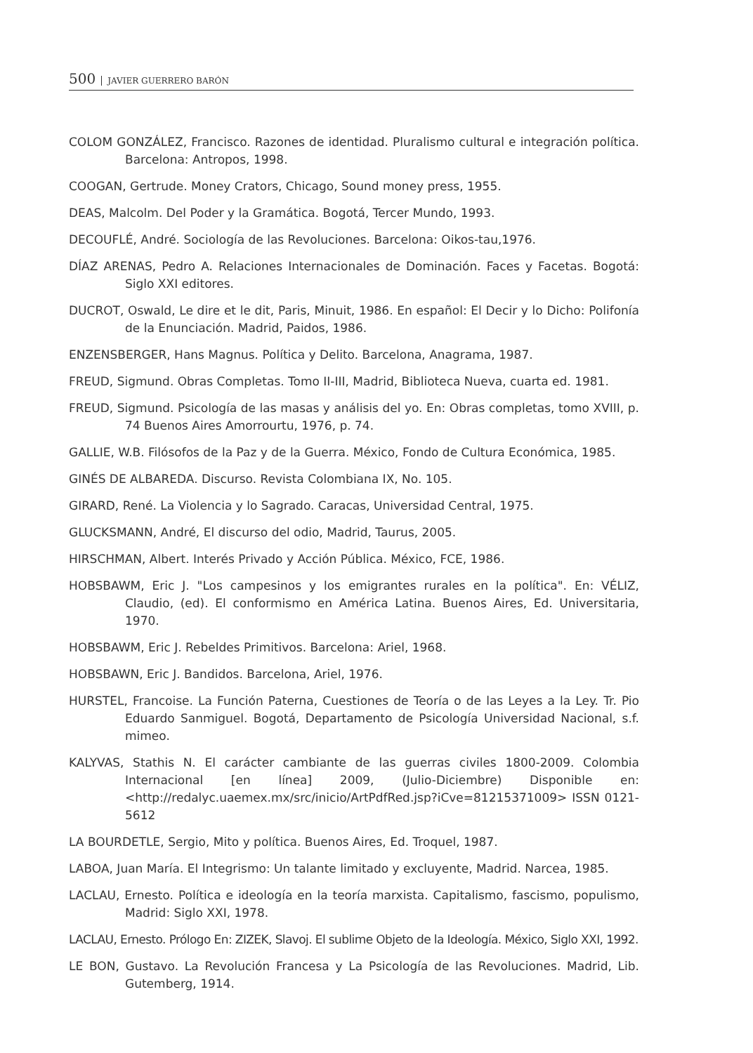500 JAVIER GUERRERO BARÓN
COLOM GONZÁLEZ, Francisco. Razones de identidad. Pluralismo cultural e integración política. Barcelona: Antropos, 1998.
COOGAN, Gertrude. Money Crators, Chicago, Sound money press, 1955.
DEAS, Malcolm. Del Poder y la Gramática. Bogotá, Tercer Mundo, 1993.
DECOUFLÉ, André. Sociología de las Revoluciones. Barcelona: Oikos-tau,1976.
DÍAZ ARENAS, Pedro A. Relaciones Internacionales de Dominación. Faces y Facetas. Bogotá: Siglo XXI editores.
DUCROT, Oswald, Le dire et le dit, Paris, Minuit, 1986. En español: El Decir y lo Dicho: Polifonía de la Enunciación. Madrid, Paidos, 1986.
ENZENSBERGER, Hans Magnus. Política y Delito. Barcelona, Anagrama, 1987.
FREUD, Sigmund. Obras Completas. Tomo II-III, Madrid, Biblioteca Nueva, cuarta ed. 1981.
FREUD, Sigmund. Psicología de las masas y análisis del yo. En: Obras completas, tomo XVIII, p. 74 Buenos Aires Amorrourtu, 1976, p. 74.
GALLIE, W.B. Filósofos de la Paz y de la Guerra. México, Fondo de Cultura Económica, 1985.
GINÉS DE ALBAREDA. Discurso. Revista Colombiana IX, No. 105.
GIRARD, René. La Violencia y lo Sagrado. Caracas, Universidad Central, 1975.
GLUCKSMANN, André, El discurso del odio, Madrid, Taurus, 2005.
HIRSCHMAN, Albert. Interés Privado y Acción Pública. México, FCE, 1986.
HOBSBAWM, Eric J. "Los campesinos y los emigrantes rurales en la política". En: VÉLIZ, Claudio, (ed). El conformismo en América Latina. Buenos Aires, Ed. Universitaria, 1970.
HOBSBAWM, Eric J. Rebeldes Primitivos. Barcelona: Ariel, 1968.
HOBSBAWN, Eric J. Bandidos. Barcelona, Ariel, 1976.
HURSTEL, Francoise. La Función Paterna, Cuestiones de Teoría o de las Leyes a la Ley. Tr. Pio Eduardo Sanmiguel. Bogotá, Departamento de Psicología Universidad Nacional, s.f. mimeo.
KALYVAS, Stathis N. El carácter cambiante de las guerras civiles 1800-2009. Colombia Internacional [en línea] 2009, (Julio-Diciembre) Disponible en: <http://redalyc.uaemex.mx/src/inicio/ArtPdfRed.jsp?iCve=81215371009> ISSN 0121-5612
LA BOURDETLE, Sergio, Mito y política. Buenos Aires, Ed. Troquel, 1987.
LABOA, Juan María. El Integrismo: Un talante limitado y excluyente, Madrid. Narcea, 1985.
LACLAU, Ernesto. Política e ideología en la teoría marxista. Capitalismo, fascismo, populismo, Madrid: Siglo XXI, 1978.
LACLAU, Ernesto. Prólogo En: ZIZEK, Slavoj. El sublime Objeto de la Ideología. México, Siglo XXI, 1992.
LE BON, Gustavo. La Revolución Francesa y La Psicología de las Revoluciones. Madrid, Lib. Gutemberg, 1914.